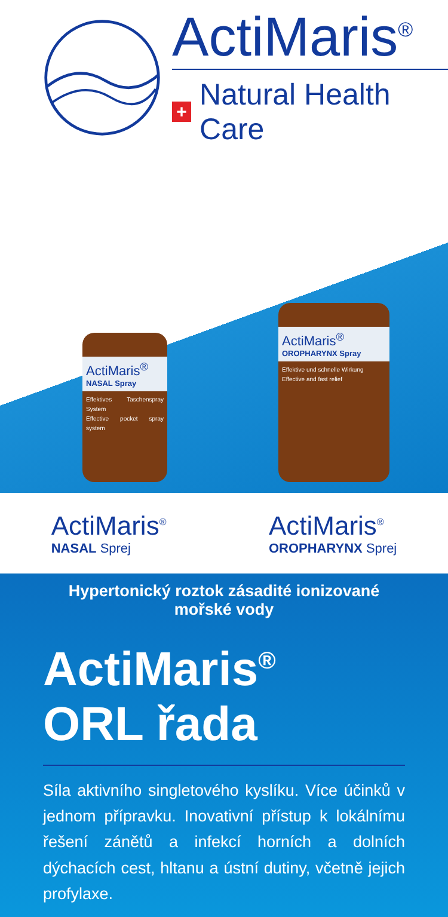ActiMaris<sup>®</sup>
+ Natural Health Care
ActiMaris<sup>®</sup>
NASAL Spray
Effektives Taschenspray System
Effective pocket spray system
ActiMaris<sup>®</sup>
OROPHARYNX Spray
Effektive und schnelle Wirkung
Effective and fast relief
ActiMaris<sup>®</sup>
NASAL Sprej
ActiMaris<sup>®</sup>
OROPHARYNX Sprej
Hypertonický roztok zásadité ionizované mořské vody
ActiMaris<sup>®</sup>
ORL řada
Síla aktivního singletového kyslíku. Více účinků v jednom přípravku. Inovativní přístup k lokálnímu řešení zánětů a infekcí horních a dolních dýchacích cest, hltanu a ústní dutiny, včetně jejich profylaxe.